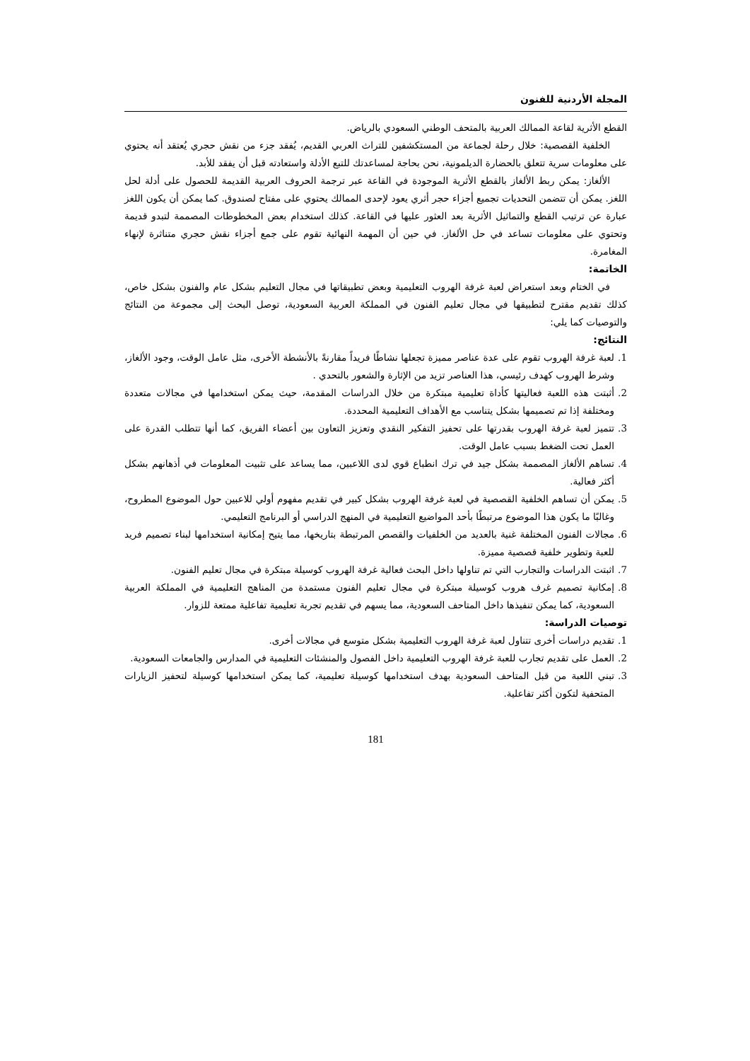المجلة الأردنية للفنون
القطع الأثرية لقاعة الممالك العربية بالمتحف الوطني السعودي بالرياض.
الخلفية القصصية: خلال رحلة لجماعة من المستكشفين للتراث العربي القديم، يُفقد جزء من نقش حجري يُعتقد أنه يحتوي على معلومات سرية تتعلق بالحضارة الديلمونية، نحن بحاجة لمساعدتك للتبع الأدلة واستعادته قبل أن يفقد للأبد.
الألغاز: يمكن ربط الألغاز بالقطع الأثرية الموجودة في القاعة عبر ترجمة الحروف العربية القديمة للحصول على أدلة لحل اللغز. يمكن أن تتضمن التحديات تجميع أجزاء حجر أثري يعود لإحدى الممالك يحتوي على مفتاح لصندوق. كما يمكن أن يكون اللغز عبارة عن ترتيب القطع والتماثيل الأثرية بعد العثور عليها في القاعة. كذلك استخدام بعض المخطوطات المصممة لتبدو قديمة وتحتوي على معلومات تساعد في حل الألغاز. في حين أن المهمة النهائية تقوم على جمع أجزاء نقش حجري متناثرة لإنهاء المغامرة.
الخاتمة:
في الختام وبعد استعراض لعبة غرفة الهروب التعليمية وبعض تطبيقاتها في مجال التعليم بشكل عام والفنون بشكل خاص، كذلك تقديم مقترح لتطبيقها في مجال تعليم الفنون في المملكة العربية السعودية، توصل البحث إلى مجموعة من النتائج والتوصيات كما يلي:
النتائج:
1. لعبة غرفة الهروب تقوم على عدة عناصر مميزة تجعلها نشاطًا فريداً مقارنةً بالأنشطة الأخرى، مثل عامل الوقت، وجود الألغاز، وشرط الهروب كهدف رئيسي، هذا العناصر تزيد من الإثارة والشعور بالتحدي .
2. أثبتت هذه اللعبة فعاليتها كأداة تعليمية مبتكرة من خلال الدراسات المقدمة، حيث يمكن استخدامها في مجالات متعددة ومختلفة إذا تم تصميمها بشكل يتناسب مع الأهداف التعليمية المحددة.
3. تتميز لعبة غرفة الهروب بقدرتها على تحفيز التفكير النقدي وتعزيز التعاون بين أعضاء الفريق، كما أنها تتطلب القدرة على العمل تحت الضغط بسبب عامل الوقت.
4. تساهم الألغاز المصممة بشكل جيد في ترك انطباع قوي لدى اللاعبين، مما يساعد على تثبيت المعلومات في أذهانهم بشكل أكثر فعالية.
5. يمكن أن تساهم الخلفية القصصية في لعبة غرفة الهروب بشكل كبير في تقديم مفهوم أولي للاعبين حول الموضوع المطروح، وغالبًا ما يكون هذا الموضوع مرتبطًا بأحد المواضيع التعليمية في المنهج الدراسي أو البرنامج التعليمي.
6. مجالات الفنون المختلفة غنية بالعديد من الخلفيات والقصص المرتبطة بتاريخها، مما يتيح إمكانية استخدامها لبناء تصميم فريد للعبة وتطوير خلفية قصصية مميزة.
7. اثبتت الدراسات والتجارب التي تم تناولها داخل البحث فعالية غرفة الهروب كوسيلة مبتكرة في مجال تعليم الفنون.
8. إمكانية تصميم غرف هروب كوسيلة مبتكرة في مجال تعليم الفنون مستمدة من المناهج التعليمية في المملكة العربية السعودية، كما يمكن تنفيذها داخل المتاحف السعودية، مما يسهم في تقديم تجربة تعليمية تفاعلية ممتعة للزوار.
توصيات الدراسة:
1. تقديم دراسات أخرى تتناول لعبة غرفة الهروب التعليمية بشكل متوسع في مجالات أخرى.
2. العمل على تقديم تجارب للعبة غرفة الهروب التعليمية داخل الفصول والمنشئات التعليمية في المدارس والجامعات السعودية.
3. تبني اللعبة من قبل المتاحف السعودية بهدف استخدامها كوسيلة تعليمية، كما يمكن استخدامها كوسيلة لتحفيز الزيارات المتحفية لتكون أكثر تفاعلية.
181